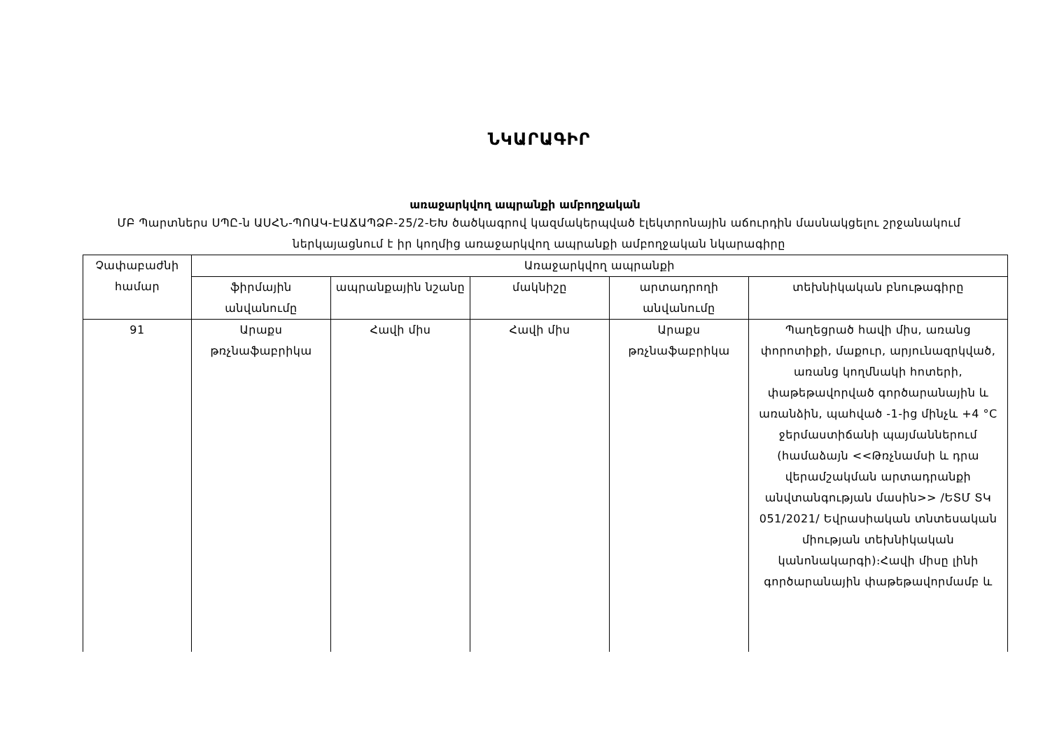ՆԿԱՐԱԳԻՐ
առաջարկվող ապրանքի ամբողջական
ՄԲ Պարտներս ՍՊԸ-ն ԱՍՀՆ-ՊՈԱԿ-ԷԱՃԱՊՁԲ-25/2-ԵԽ ծածկագրով կազմակերպված էլեկտրոնային աճուրդին մասնակցելու շրջանակում ներկայացնում է իր կողմից առաջարկվող ապրանքի ամբողջական նկարագիրը
| Չափաբաժնի համար | Առաջարկվող ապրանքի | | | | |
| --- | --- | --- | --- | --- | --- |
| | ֆիրմային անվանումը | ապրանքային նշանը | մակնիշը | արտադրողի անվանումը | տեխնիկական բնութագիրը |
| 91 | Արաքս թռչնաֆաբրիկա | Հավի միս | Հավի միս | Արաքս թռչնաֆաբրիկա | Պաղեցրած հավի միս, առանց փորոտիքի, մաքուր, արյունազրկված, առանց կողմնակի հոտերի, փաթեթավորված գործարանային և առանձին, պահված -1-ից մինչև +4 °C ջերմաստիճանի պայմաններում (համաձայն <<Թռչնամսի և դրա վերամշակման արտադրանքի անվտանգության մասին>> /ԵՏՄ ՏԿ 051/2021/ Եվրասիական տնտեսական միության տեխնիկական կանոնակարգի)։Հավի միսը լինի գործարանային փաթեթավորմամբ և |